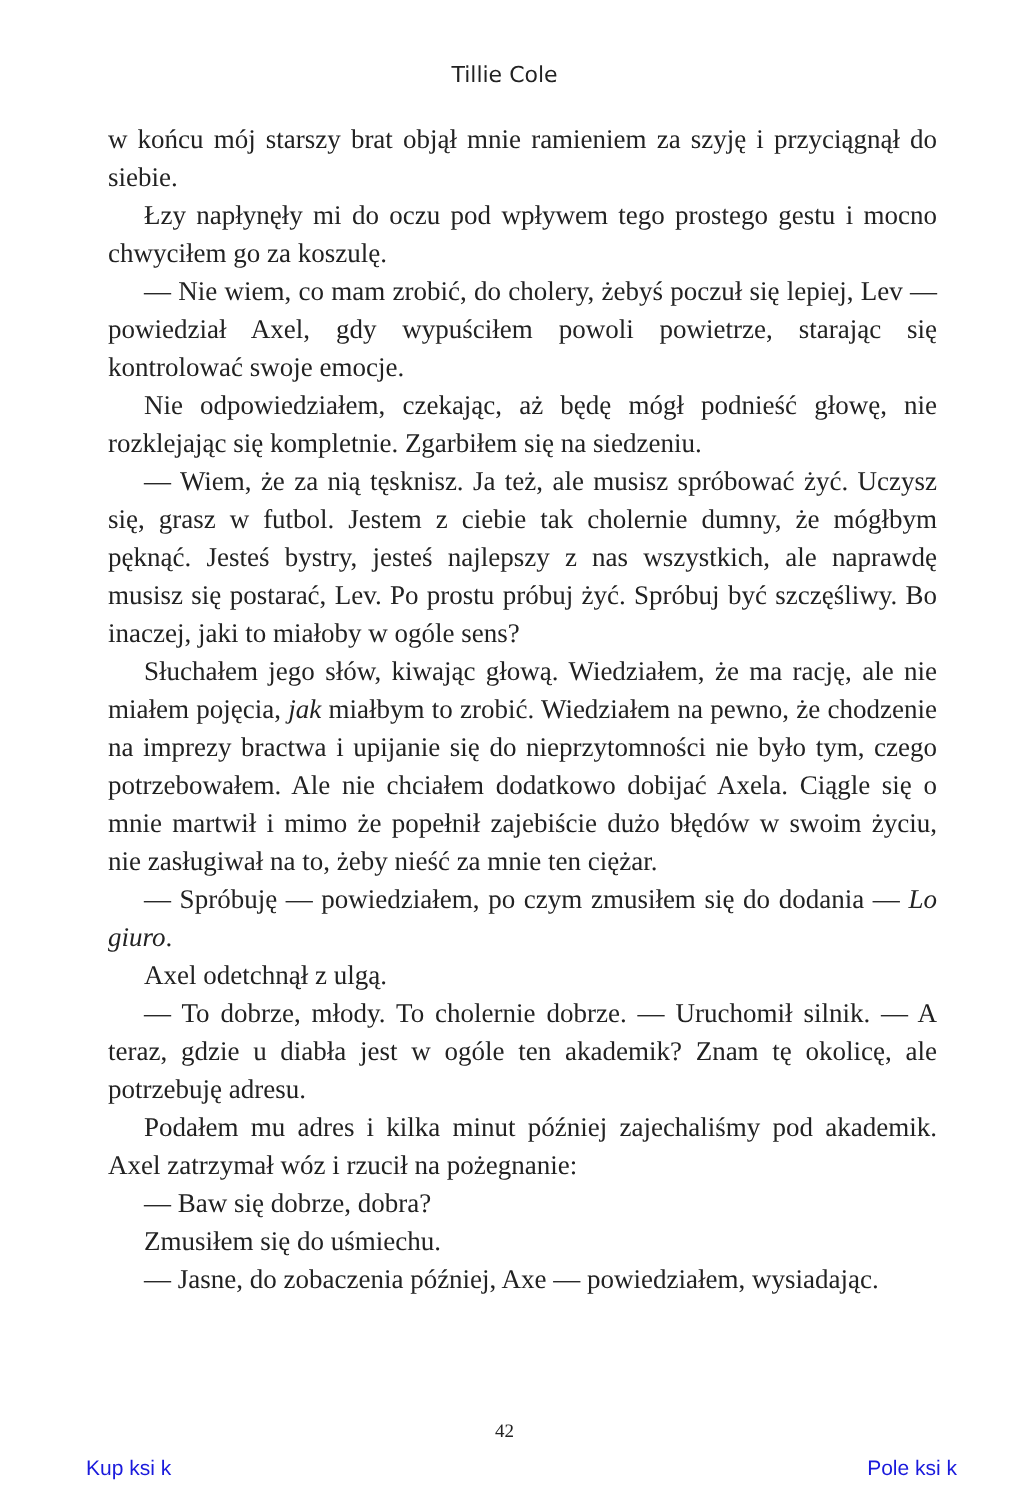Tillie Cole
w końcu mój starszy brat objął mnie ramieniem za szyję i przyciągnął do siebie.
Łzy napłynęły mi do oczu pod wpływem tego prostego gestu i mocno chwyciłem go za koszulę.
— Nie wiem, co mam zrobić, do cholery, żebyś poczuł się lepiej, Lev — powiedział Axel, gdy wypuściłem powoli powietrze, starając się kontrolować swoje emocje.
Nie odpowiedziałem, czekając, aż będę mógł podnieść głowę, nie rozklejając się kompletnie. Zgarbiłem się na siedzeniu.
— Wiem, że za nią tęsknisz. Ja też, ale musisz spróbować żyć. Uczysz się, grasz w futbol. Jestem z ciebie tak cholernie dumny, że mógłbym pęknąć. Jesteś bystry, jesteś najlepszy z nas wszystkich, ale naprawdę musisz się postarać, Lev. Po prostu próbuj żyć. Spróbuj być szczęśliwy. Bo inaczej, jaki to miałoby w ogóle sens?
Słuchałem jego słów, kiwając głową. Wiedziałem, że ma rację, ale nie miałem pojęcia, jak miałbym to zrobić. Wiedziałem na pewno, że chodzenie na imprezy bractwa i upijanie się do nieprzytomności nie było tym, czego potrzebowałem. Ale nie chciałem dodatkowo dobijać Axela. Ciągle się o mnie martwił i mimo że popełnił zajebiście dużo błędów w swoim życiu, nie zasługiwał na to, żeby nieść za mnie ten ciężar.
— Spróbuję — powiedziałem, po czym zmusiłem się do dodania — Lo giuro.
Axel odetchnął z ulgą.
— To dobrze, młody. To cholernie dobrze. — Uruchomił silnik. — A teraz, gdzie u diabła jest w ogóle ten akademik? Znam tę okolicę, ale potrzebuję adresu.
Podałem mu adres i kilka minut później zajechaliśmy pod akademik. Axel zatrzymał wóz i rzucił na pożegnanie:
— Baw się dobrze, dobra?
Zmusiłem się do uśmiechu.
— Jasne, do zobaczenia później, Axe — powiedziałem, wysiadając.
42
Kup ksi k Pole ksi k